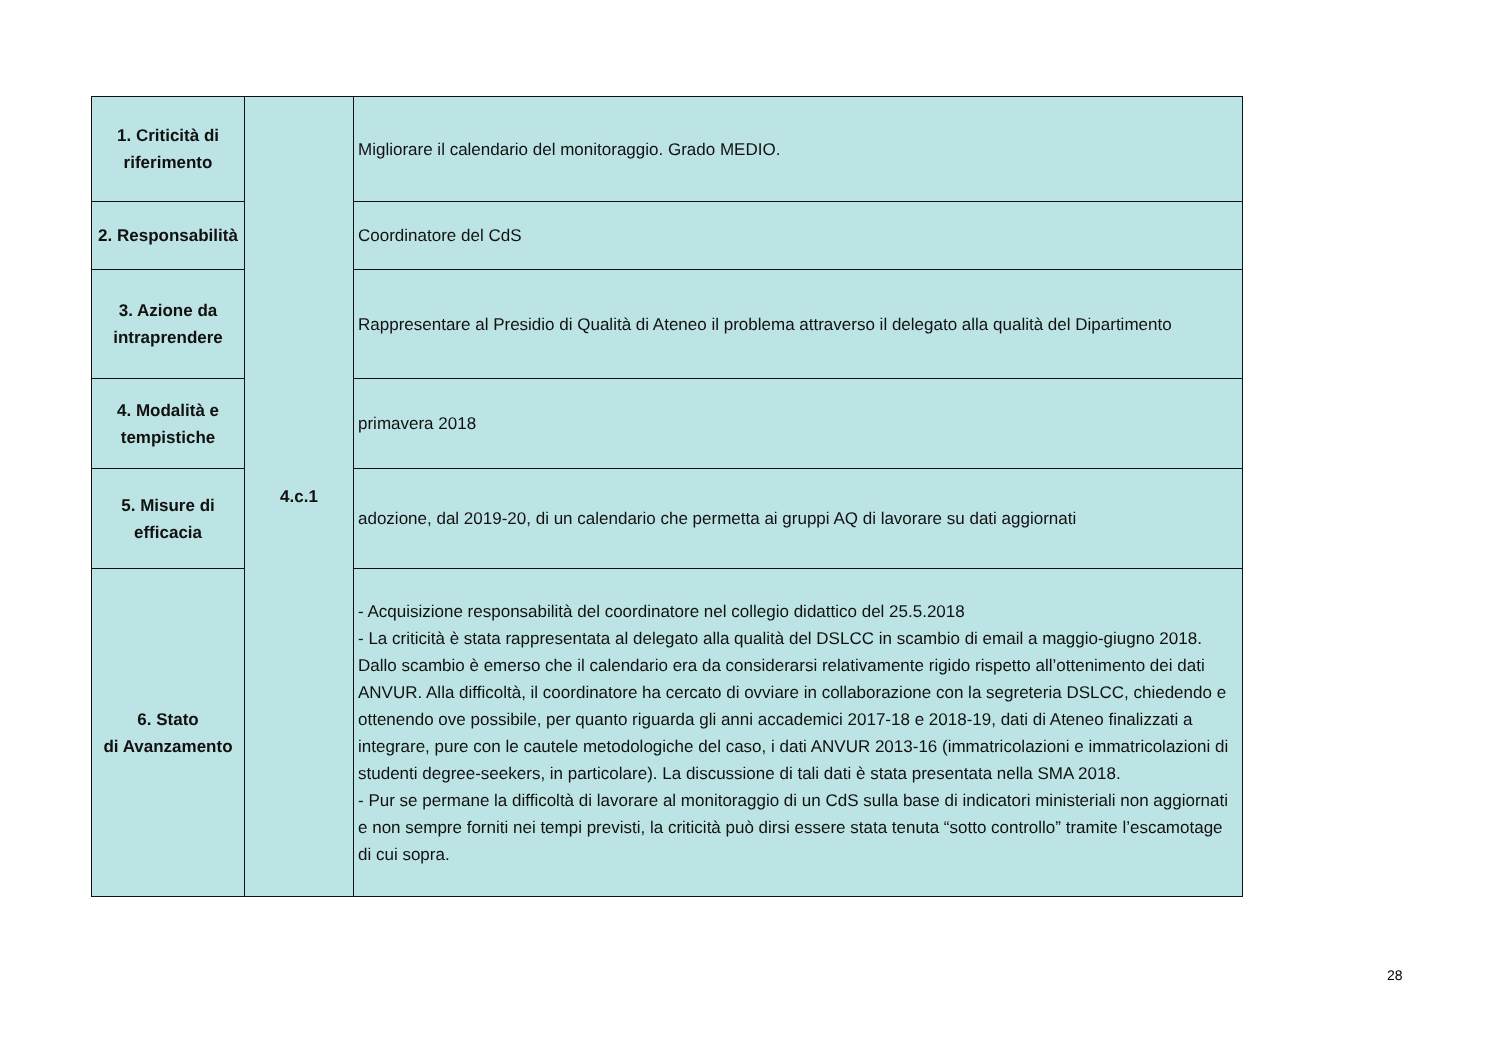| 1. Criticità di riferimento | 4.c.1 | Migliorare il calendario del monitoraggio. Grado MEDIO. |
| 2. Responsabilità | | Coordinatore del CdS |
| 3. Azione da intraprendere | | Rappresentare al Presidio di Qualità di Ateneo il problema attraverso il delegato alla qualità del Dipartimento |
| 4. Modalità e tempistiche | | primavera 2018 |
| 5. Misure di efficacia | | adozione, dal 2019-20, di un calendario che permetta ai gruppi AQ di lavorare su dati aggiornati |
| 6. Stato di Avanzamento | | - Acquisizione responsabilità del coordinatore nel collegio didattico del 25.5.2018 - La criticità è stata rappresentata al delegato alla qualità del DSLCC in scambio di email a maggio-giugno 2018. Dallo scambio è emerso che il calendario era da considerarsi relativamente rigido rispetto all’ottenimento dei dati ANVUR. Alla difficoltà, il coordinatore ha cercato di ovviare in collaborazione con la segreteria DSLCC, chiedendo e ottenendo ove possibile, per quanto riguarda gli anni accademici 2017-18 e 2018-19, dati di Ateneo finalizzati a integrare, pure con le cautele metodologiche del caso, i dati ANVUR 2013-16 (immatricolazioni e immatricolazioni di studenti degree-seekers, in particolare). La discussione di tali dati è stata presentata nella SMA 2018. - Pur se permane la difficoltà di lavorare al monitoraggio di un CdS sulla base di indicatori ministeriali non aggiornati e non sempre forniti nei tempi previsti, la criticità può dirsi essere stata tenuta “sotto controllo” tramite l’escamotage di cui sopra. |
28